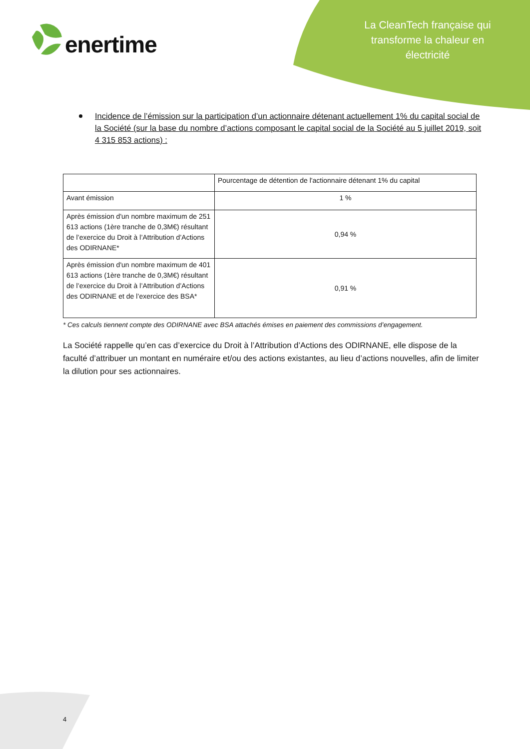enertime
La CleanTech française qui transforme la chaleur en électricité
Incidence de l’émission sur la participation d’un actionnaire détenant actuellement 1% du capital social de la Société (sur la base du nombre d’actions composant le capital social de la Société au 5 juillet 2019, soit 4 315 853 actions) :
| | Pourcentage de détention de l'actionnaire détenant 1% du capital |
| --- | --- |
| Avant émission | 1 % |
| Après émission d'un nombre maximum de 251 613 actions (1ère tranche de 0,3M€) résultant de l’exercice du Droit à l’Attribution d’Actions des ODIRNANE* | 0,94 % |
| Après émission d'un nombre maximum de 401 613 actions (1ère tranche de 0,3M€) résultant de l’exercice du Droit à l’Attribution d’Actions des ODIRNANE et de l’exercice des BSA* | 0,91 % |
* Ces calculs tiennent compte des ODIRNANE avec BSA attachés émises en paiement des commissions d’engagement.
La Société rappelle qu’en cas d’exercice du Droit à l’Attribution d’Actions des ODIRNANE, elle dispose de la faculté d’attribuer un montant en numéraire et/ou des actions existantes, au lieu d’actions nouvelles, afin de limiter la dilution pour ses actionnaires.
4